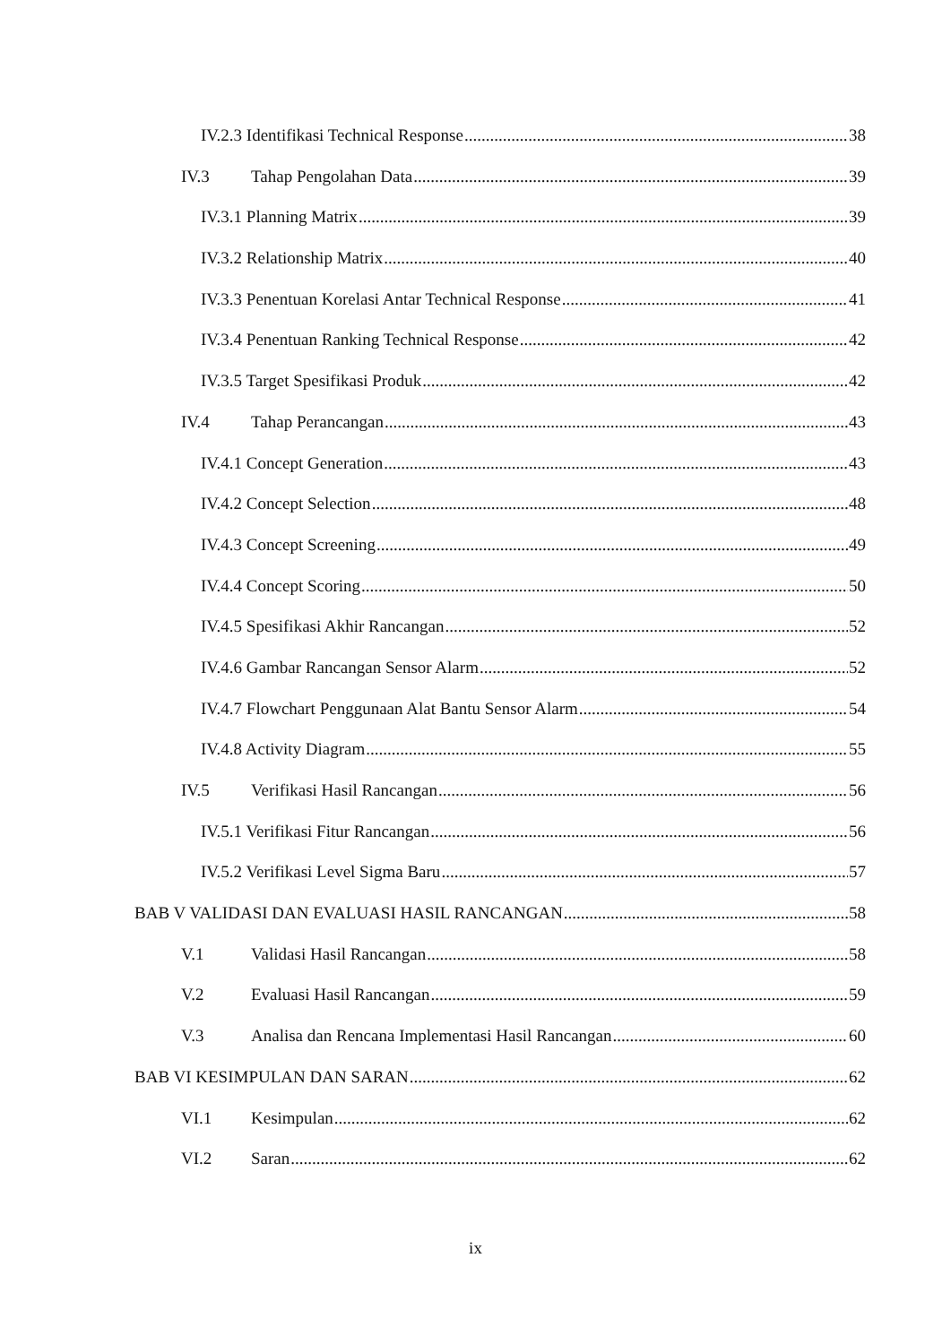IV.2.3 Identifikasi Technical Response 38
IV.3 Tahap Pengolahan Data 39
IV.3.1 Planning Matrix 39
IV.3.2 Relationship Matrix 40
IV.3.3 Penentuan Korelasi Antar Technical Response 41
IV.3.4 Penentuan Ranking Technical Response 42
IV.3.5 Target Spesifikasi Produk 42
IV.4 Tahap Perancangan 43
IV.4.1 Concept Generation 43
IV.4.2 Concept Selection 48
IV.4.3 Concept Screening 49
IV.4.4 Concept Scoring 50
IV.4.5 Spesifikasi Akhir Rancangan 52
IV.4.6 Gambar Rancangan Sensor Alarm 52
IV.4.7 Flowchart Penggunaan Alat Bantu Sensor Alarm 54
IV.4.8 Activity Diagram 55
IV.5 Verifikasi Hasil Rancangan 56
IV.5.1 Verifikasi Fitur Rancangan 56
IV.5.2 Verifikasi Level Sigma Baru 57
BAB V VALIDASI DAN EVALUASI HASIL RANCANGAN 58
V.1 Validasi Hasil Rancangan 58
V.2 Evaluasi Hasil Rancangan 59
V.3 Analisa dan Rencana Implementasi Hasil Rancangan 60
BAB VI KESIMPULAN DAN SARAN 62
VI.1 Kesimpulan 62
VI.2 Saran 62
ix